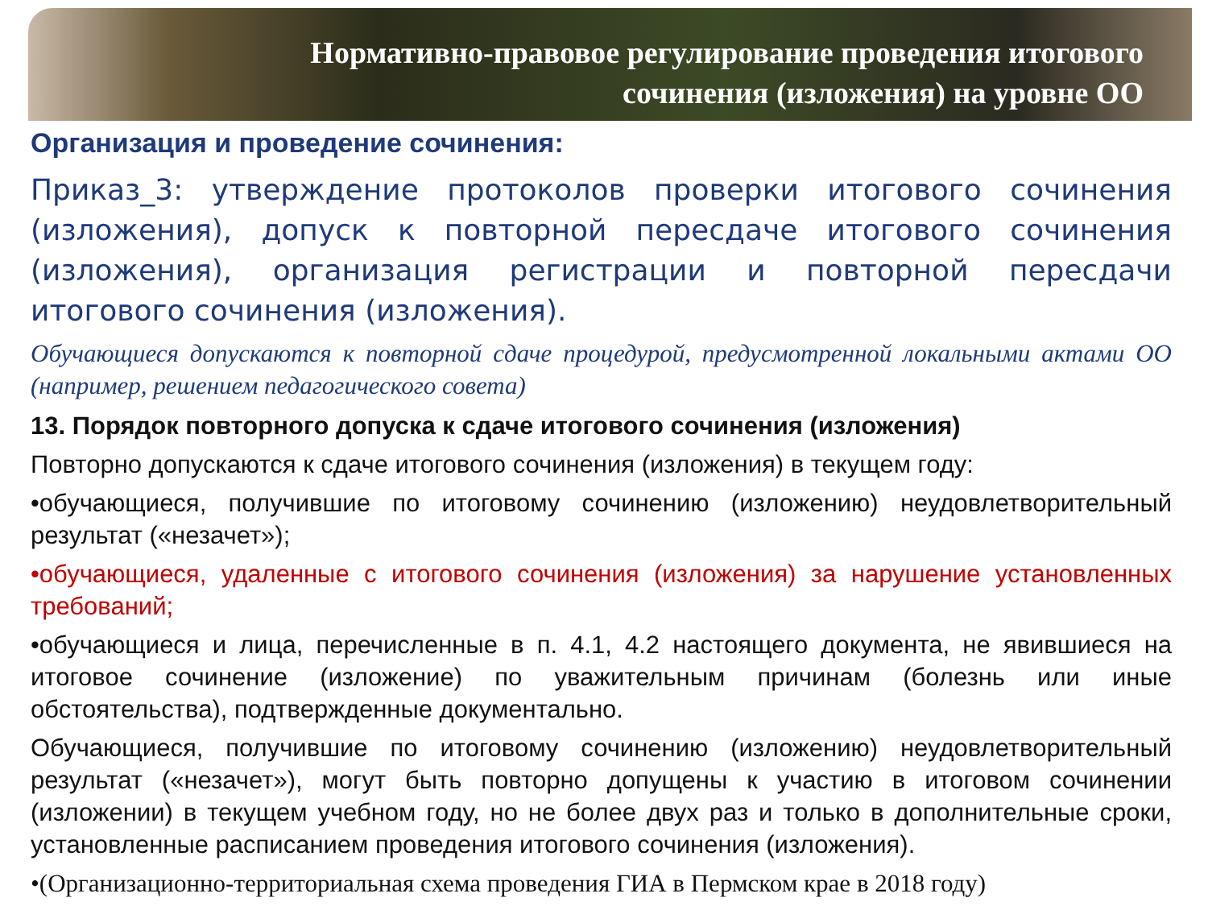Нормативно-правовое регулирование проведения итогового
сочинения (изложения) на уровне ОО
Организация и проведение сочинения:
Приказ_3: утверждение протоколов проверки итогового сочинения (изложения), допуск к повторной пересдаче итогового сочинения (изложения), организация регистрации и повторной пересдачи итогового сочинения (изложения).
Обучающиеся допускаются к повторной сдаче процедурой, предусмотренной локальными актами ОО (например, решением педагогического совета)
13. Порядок повторного допуска к сдаче итогового сочинения (изложения)
Повторно допускаются к сдаче итогового сочинения (изложения) в текущем году:
•обучающиеся, получившие по итоговому сочинению (изложению) неудовлетворительный результат («незачет»);
•обучающиеся, удаленные с итогового сочинения (изложения) за нарушение установленных требований;
•обучающиеся и лица, перечисленные в п. 4.1, 4.2 настоящего документа, не явившиеся на итоговое сочинение (изложение) по уважительным причинам (болезнь или иные обстоятельства), подтвержденные документально.
Обучающиеся, получившие по итоговому сочинению (изложению) неудовлетворительный результат («незачет»), могут быть повторно допущены к участию в итоговом сочинении (изложении) в текущем учебном году, но не более двух раз и только в дополнительные сроки, установленные расписанием проведения итогового сочинения (изложения).
•(Организационно-территориальная схема проведения ГИА в Пермском крае в 2018 году)